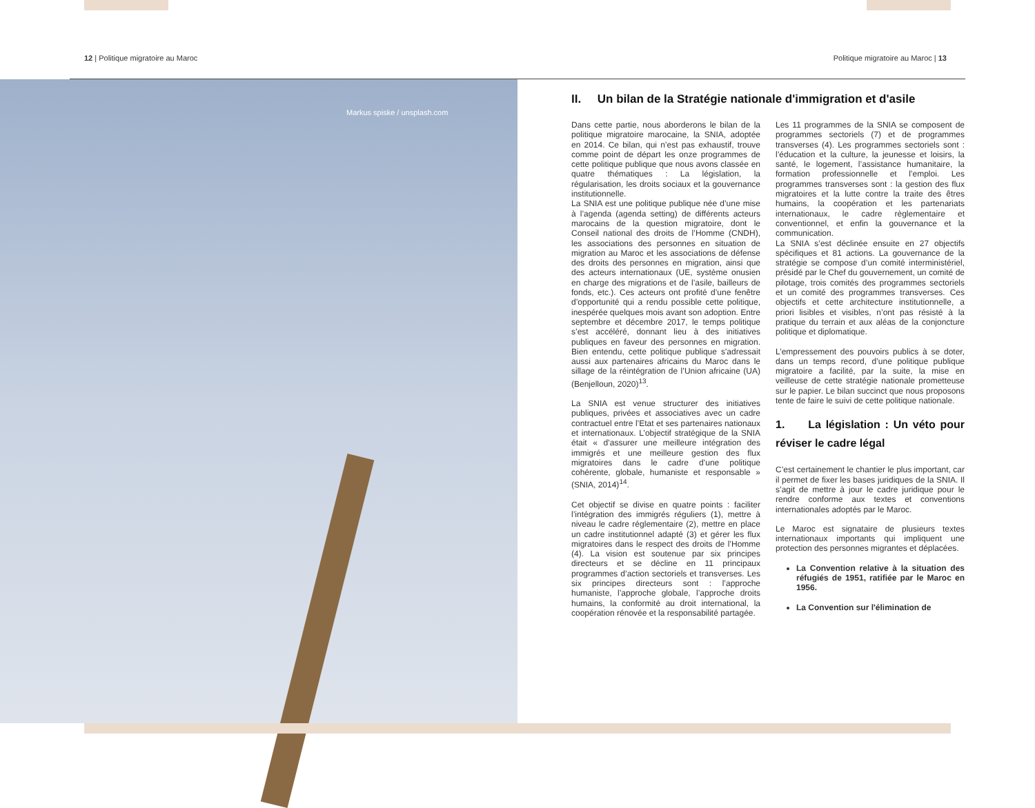12 | Politique migratoire au Maroc
Politique migratoire au Maroc | 13
Markus spiske / unsplash.com
II. Un bilan de la Stratégie nationale d'immigration et d'asile
Dans cette partie, nous aborderons le bilan de la politique migratoire marocaine, la SNIA, adoptée en 2014. Ce bilan, qui n’est pas exhaustif, trouve comme point de départ les onze programmes de cette politique publique que nous avons classée en quatre thématiques : La législation, la régularisation, les droits sociaux et la gouvernance institutionnelle.
La SNIA est une politique publique née d’une mise à l’agenda (agenda setting) de différents acteurs marocains de la question migratoire, dont le Conseil national des droits de l’Homme (CNDH), les associations des personnes en situation de migration au Maroc et les associations de défense des droits des personnes en migration, ainsi que des acteurs internationaux (UE, système onusien en charge des migrations et de l’asile, bailleurs de fonds, etc.). Ces acteurs ont profité d’une fenêtre d’opportunité qui a rendu possible cette politique, inespérée quelques mois avant son adoption. Entre septembre et décembre 2017, le temps politique s’est accéléré, donnant lieu à des initiatives publiques en faveur des personnes en migration. Bien entendu, cette politique publique s'adressait aussi aux partenaires africains du Maroc dans le sillage de la réintégration de l’Union africaine (UA) (Benjelloun, 2020)<sup>13</sup>.
La SNIA est venue structurer des initiatives publiques, privées et associatives avec un cadre contractuel entre l’Etat et ses partenaires nationaux et internationaux. L’objectif stratégique de la SNIA était « d’assurer une meilleure intégration des immigrés et une meilleure gestion des flux migratoires dans le cadre d’une politique cohérente, globale, humaniste et responsable » (SNIA, 2014)<sup>14</sup>.
Cet objectif se divise en quatre points : faciliter l’intégration des immigrés réguliers (1), mettre à niveau le cadre réglementaire (2), mettre en place un cadre institutionnel adapté (3) et gérer les flux migratoires dans le respect des droits de l’Homme (4). La vision est soutenue par six principes directeurs et se décline en 11 principaux programmes d’action sectoriels et transverses. Les six principes directeurs sont : l’approche humaniste, l’approche globale, l’approche droits humains, la conformité au droit international, la coopération rénovée et la responsabilité partagée.
Les 11 programmes de la SNIA se composent de programmes sectoriels (7) et de programmes transverses (4). Les programmes sectoriels sont : l’éducation et la culture, la jeunesse et loisirs, la santé, le logement, l’assistance humanitaire, la formation professionnelle et l’emploi. Les programmes transverses sont : la gestion des flux migratoires et la lutte contre la traite des êtres humains, la coopération et les partenariats internationaux, le cadre règlementaire et conventionnel, et enfin la gouvernance et la communication.
La SNIA s’est déclinée ensuite en 27 objectifs spécifiques et 81 actions. La gouvernance de la stratégie se compose d’un comité interministériel, présidé par le Chef du gouvernement, un comité de pilotage, trois comités des programmes sectoriels et un comité des programmes transverses. Ces objectifs et cette architecture institutionnelle, a priori lisibles et visibles, n’ont pas résisté à la pratique du terrain et aux aléas de la conjoncture politique et diplomatique.
L’empressement des pouvoirs publics à se doter, dans un temps record, d’une politique publique migratoire a facilité, par la suite, la mise en veilleuse de cette stratégie nationale prometteuse sur le papier. Le bilan succinct que nous proposons tente de faire le suivi de cette politique nationale.
1. La législation : Un véto pour réviser le cadre légal
C’est certainement le chantier le plus important, car il permet de fixer les bases juridiques de la SNIA. Il s’agit de mettre à jour le cadre juridique pour le rendre conforme aux textes et conventions internationales adoptés par le Maroc.
Le Maroc est signataire de plusieurs textes internationaux importants qui impliquent une protection des personnes migrantes et déplacées.
La Convention relative à la situation des réfugiés de 1951, ratifiée par le Maroc en 1956.
La Convention sur l'élimination de